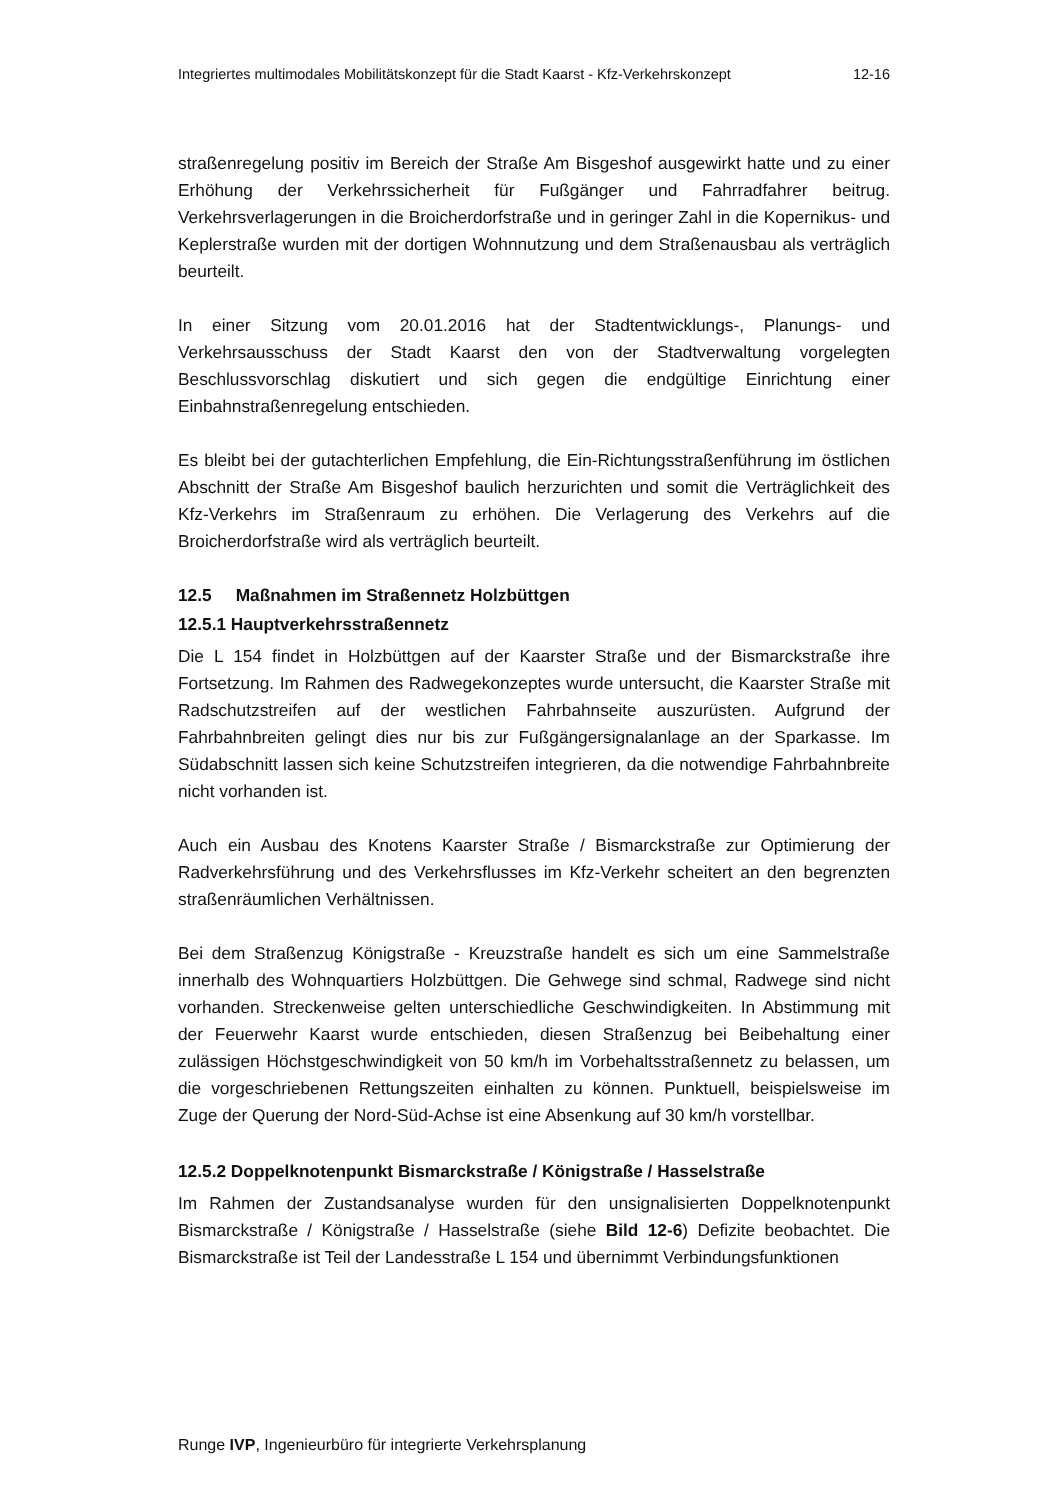Integriertes multimodales Mobilitätskonzept für die Stadt Kaarst - Kfz-Verkehrskonzept 12-16
straßenregelung positiv im Bereich der Straße Am Bisgeshof ausgewirkt hatte und zu einer Erhöhung der Verkehrssicherheit für Fußgänger und Fahrradfahrer beitrug. Verkehrsverlagerungen in die Broicherdorfstraße und in geringer Zahl in die Kopernikus- und Keplerstraße wurden mit der dortigen Wohnnutzung und dem Straßenausbau als verträglich beurteilt.
In einer Sitzung vom 20.01.2016 hat der Stadtentwicklungs-, Planungs- und Verkehrsausschuss der Stadt Kaarst den von der Stadtverwaltung vorgelegten Beschlussvorschlag diskutiert und sich gegen die endgültige Einrichtung einer Einbahnstraßenregelung entschieden.
Es bleibt bei der gutachterlichen Empfehlung, die Ein-Richtungsstraßenführung im östlichen Abschnitt der Straße Am Bisgeshof baulich herzurichten und somit die Verträglichkeit des Kfz-Verkehrs im Straßenraum zu erhöhen. Die Verlagerung des Verkehrs auf die Broicherdorfstraße wird als verträglich beurteilt.
12.5 Maßnahmen im Straßennetz Holzbüttgen
12.5.1 Hauptverkehrsstraßennetz
Die L 154 findet in Holzbüttgen auf der Kaarster Straße und der Bismarckstraße ihre Fortsetzung. Im Rahmen des Radwegekonzeptes wurde untersucht, die Kaarster Straße mit Radschutzstreifen auf der westlichen Fahrbahnseite auszurüsten. Aufgrund der Fahrbahnbreiten gelingt dies nur bis zur Fußgängersignalanlage an der Sparkasse. Im Südabschnitt lassen sich keine Schutzstreifen integrieren, da die notwendige Fahrbahnbreite nicht vorhanden ist.
Auch ein Ausbau des Knotens Kaarster Straße / Bismarckstraße zur Optimierung der Radverkehrsführung und des Verkehrsflusses im Kfz-Verkehr scheitert an den begrenzten straßenräumlichen Verhältnissen.
Bei dem Straßenzug Königstraße - Kreuzstraße handelt es sich um eine Sammelstraße innerhalb des Wohnquartiers Holzbüttgen. Die Gehwege sind schmal, Radwege sind nicht vorhanden. Streckenweise gelten unterschiedliche Geschwindigkeiten. In Abstimmung mit der Feuerwehr Kaarst wurde entschieden, diesen Straßenzug bei Beibehaltung einer zulässigen Höchstgeschwindigkeit von 50 km/h im Vorbehaltsstraßennetz zu belassen, um die vorgeschriebenen Rettungszeiten einhalten zu können. Punktuell, beispielsweise im Zuge der Querung der Nord-Süd-Achse ist eine Absenkung auf 30 km/h vorstellbar.
12.5.2 Doppelknotenpunkt Bismarckstraße / Königstraße / Hasselstraße
Im Rahmen der Zustandsanalyse wurden für den unsignalisierten Doppelknotenpunkt Bismarckstraße / Königstraße / Hasselstraße (siehe Bild 12-6) Defizite beobachtet. Die Bismarckstraße ist Teil der Landesstraße L 154 und übernimmt Verbindungsfunktionen
Runge IVP, Ingenieurbüro für integrierte Verkehrsplanung